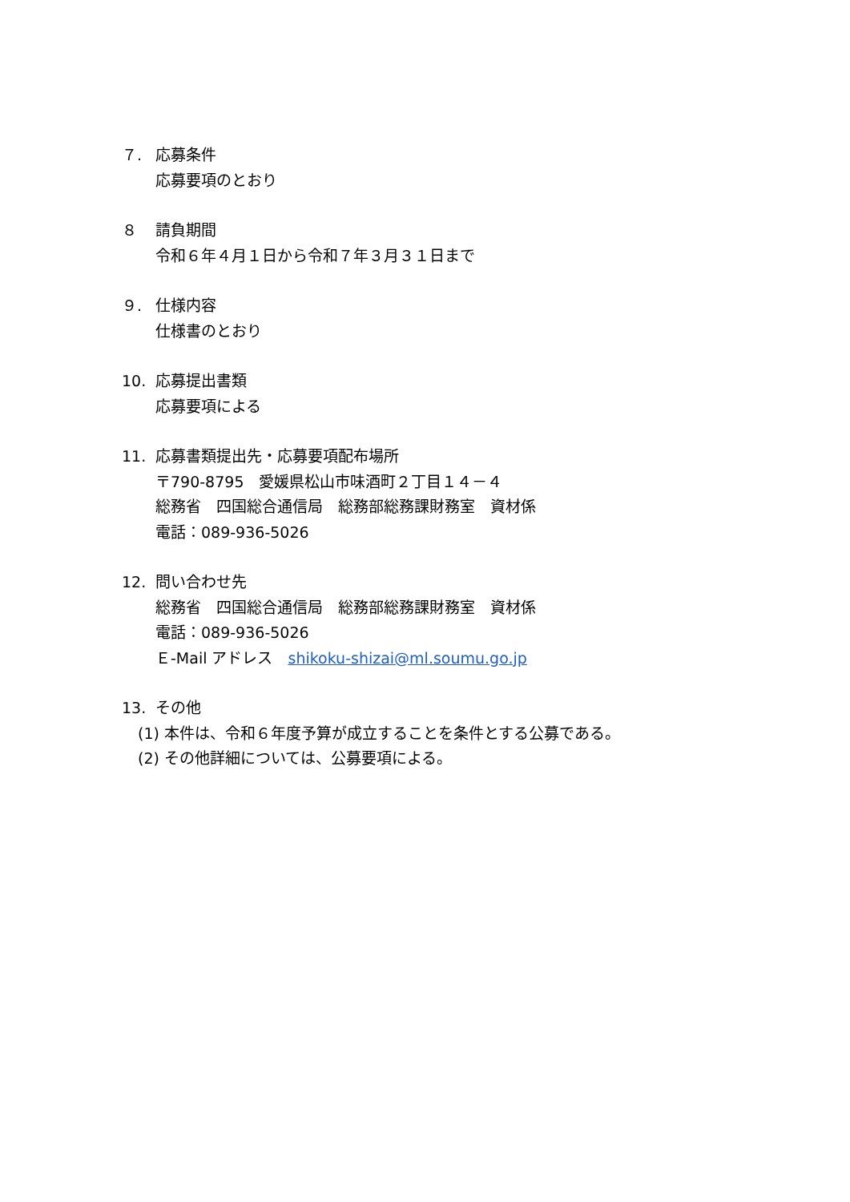７. 応募条件
応募要項のとおり
８ 請負期間
令和６年４月１日から令和７年３月３１日まで
９. 仕様内容
仕様書のとおり
10. 応募提出書類
応募要項による
11. 応募書類提出先・応募要項配布場所
〒790-8795　愛媛県松山市味酒町２丁目１４－４
総務省　四国総合通信局　総務部総務課財務室　資材係
電話：089-936-5026
12. 問い合わせ先
総務省　四国総合通信局　総務部総務課財務室　資材係
電話：089-936-5026
Ｅ-Mail アドレス　shikoku-shizai@ml.soumu.go.jp
13. その他
(1) 本件は、令和６年度予算が成立することを条件とする公募である。
(2) その他詳細については、公募要項による。